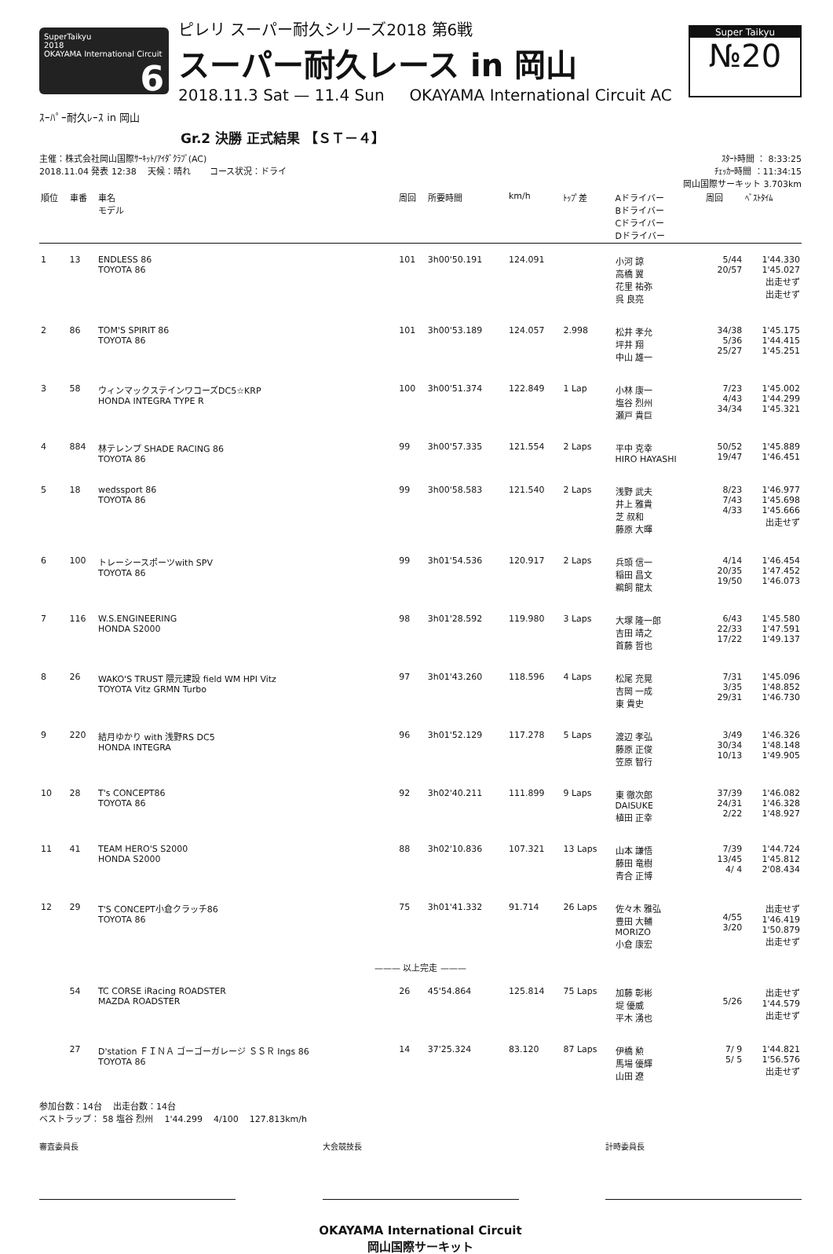SuperTaikyu
2018
OKAYAMA International Circuit 6
ピレリ スーパー耐久シリーズ2018 第6戦
スーパー耐久レース in 岡山
2018.11.3 Sat — 11.4 Sun OKAYAMA International Circuit AC
Super Taikyu
№20
ｽｰﾊﾟｰ耐久ﾚｰｽ in 岡山
Gr.2 決勝 正式結果 【ＳＴ－４】
主催：株式会社岡山国際ｻｰｷｯﾄ/ｱｲﾀﾞｸﾗﾌﾞ(AC)
2018.11.04 発表 12:38 天候：晴れ コース状況：ドライ
ｽﾀｰﾄ時間 ： 8:33:25
ﾁｪｯｶｰ時間 ：11:34:15
岡山国際サーキット 3.703km
| 順位 | 車番 | 車名 モデル | 周回 | 所要時間 | km/h | ﾄｯﾌﾟ差 | Aドライバー Bドライバー Cドライバー Dドライバー | 周回 | ﾍﾞｽﾄﾀｲﾑ |
| --- | --- | --- | --- | --- | --- | --- | --- | --- | --- |
| 1 | 13 | ENDLESS 86 TOYOTA 86 | 101 | 3h00'50.191 | 124.091 | | 小河 諒 高橋 翼 花里 祐弥 呉 良亮 | 5/44 20/57 | 1'44.330 1'45.027 出走せず 出走せず |
| 2 | 86 | TOM'S SPIRIT 86 TOYOTA 86 | 101 | 3h00'53.189 | 124.057 | 2.998 | 松井 孝允 坪井 翔 中山 雄一 | 34/38 5/36 25/27 | 1'45.175 1'44.415 1'45.251 |
| 3 | 58 | ウィンマックステインワコーズDC5☆KRP HONDA INTEGRA TYPE R | 100 | 3h00'51.374 | 122.849 | 1 Lap | 小林 康一 塩谷 烈州 瀬戸 貴巨 | 7/23 4/43 34/34 | 1'45.002 1'44.299 1'45.321 |
| 4 | 884 | 林テレンプ SHADE RACING 86 TOYOTA 86 | 99 | 3h00'57.335 | 121.554 | 2 Laps | 平中 克幸 HIRO HAYASHI | 50/52 19/47 | 1'45.889 1'46.451 |
| 5 | 18 | wedssport 86 TOYOTA 86 | 99 | 3h00'58.583 | 121.540 | 2 Laps | 浅野 武夫 井上 雅貴 芝 叔和 藤原 大暉 | 8/23 7/43 4/33 | 1'46.977 1'45.698 1'45.666 出走せず |
| 6 | 100 | トレーシースポーツwith SPV TOYOTA 86 | 99 | 3h01'54.536 | 120.917 | 2 Laps | 兵頭 信一 稲田 昌文 鵜飼 龍太 | 4/14 20/35 19/50 | 1'46.454 1'47.452 1'46.073 |
| 7 | 116 | W.S.ENGINEERING HONDA S2000 | 98 | 3h01'28.592 | 119.980 | 3 Laps | 大塚 隆一郎 吉田 靖之 首藤 哲也 | 6/43 22/33 17/22 | 1'45.580 1'47.591 1'49.137 |
| 8 | 26 | WAKO'S TRUST 隈元建設 field WM HPI Vitz TOYOTA Vitz GRMN Turbo | 97 | 3h01'43.260 | 118.596 | 4 Laps | 松尾 充晃 吉岡 一成 東 貴史 | 7/31 3/35 29/31 | 1'45.096 1'48.852 1'46.730 |
| 9 | 220 | 結月ゆかり with 浅野RS DC5 HONDA INTEGRA | 96 | 3h01'52.129 | 117.278 | 5 Laps | 渡辺 孝弘 藤原 正俊 笠原 智行 | 3/49 30/34 10/13 | 1'46.326 1'48.148 1'49.905 |
| 10 | 28 | T's CONCEPT86 TOYOTA 86 | 92 | 3h02'40.211 | 111.899 | 9 Laps | 東 徹次郎 DAISUKE 植田 正幸 | 37/39 24/31 2/22 | 1'46.082 1'46.328 1'48.927 |
| 11 | 41 | TEAM HERO'S S2000 HONDA S2000 | 88 | 3h02'10.836 | 107.321 | 13 Laps | 山本 謙悟 藤田 竜樹 青合 正博 | 7/39 13/45 4/ 4 | 1'44.724 1'45.812 2'08.434 |
| 12 | 29 | T'S CONCEPT小倉クラッチ86 TOYOTA 86 | 75 | 3h01'41.332 | 91.714 | 26 Laps | 佐々木 雅弘 豊田 大輔 MORIZO 小倉 康宏 | 4/55 3/20 | 出走せず 1'46.419 1'50.879 出走せず |
| ——— 以上完走 ——— | | | | | | | | | |
| | 54 | TC CORSE iRacing ROADSTER MAZDA ROADSTER | 26 | 45'54.864 | 125.814 | 75 Laps | 加藤 彰彬 堤 優威 平木 湧也 | 5/26 | 出走せず 1'44.579 出走せず |
| | 27 | D'station ＦＩＮＡ ゴーゴーガレージ ＳＳＲ Ings 86 TOYOTA 86 | 14 | 37'25.324 | 83.120 | 87 Laps | 伊橋 勲 馬場 優輝 山田 遼 | 7/ 9 5/ 5 | 1'44.821 1'56.576 出走せず |
参加台数：14台 出走台数：14台
ベストラップ： 58 塩谷 烈州 1'44.299 4/100 127.813km/h
審査委員長 大会競技長 計時委員長
OKAYAMA International Circuit
岡山国際サーキット